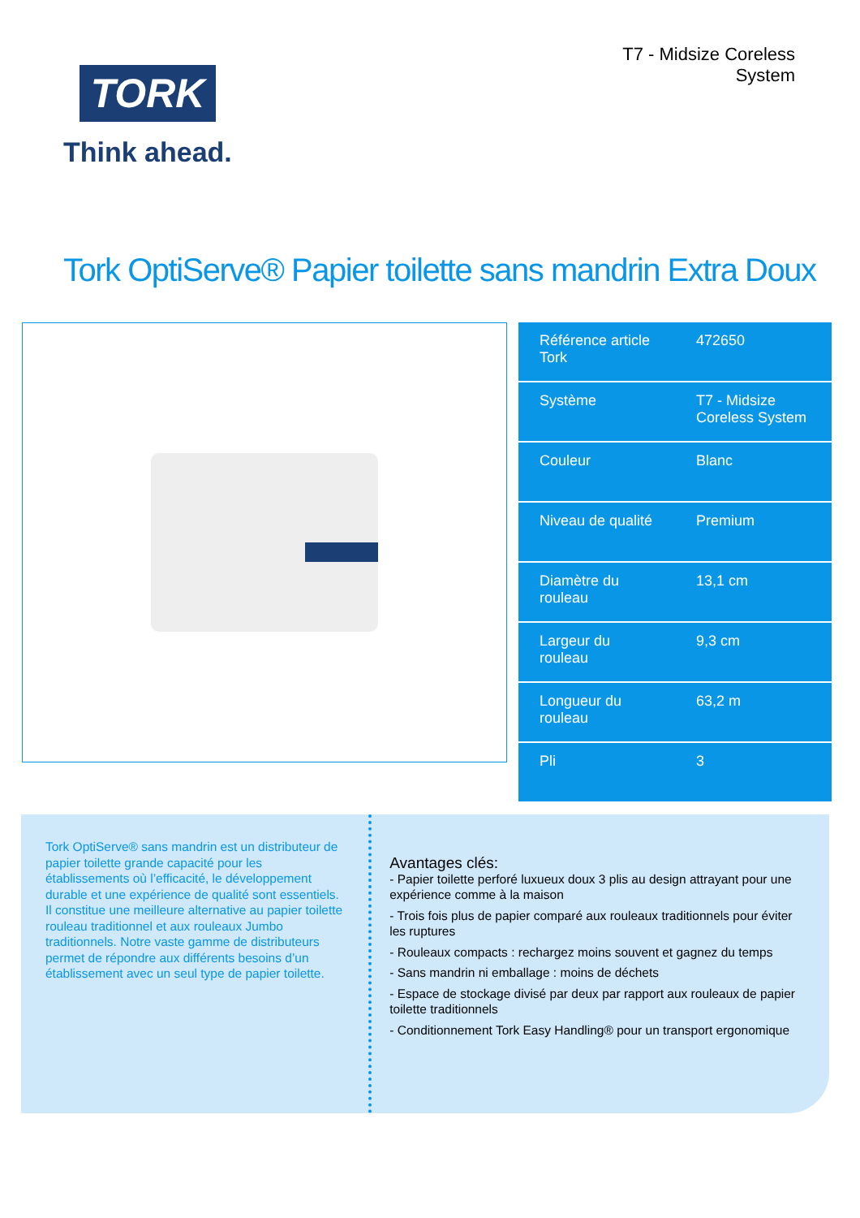TORK
Think ahead.
T7 - Midsize Coreless
System
Tork OptiServe® Papier toilette sans mandrin Extra Doux
| Référence article Tork | 472650 |
| Système | T7 - Midsize Coreless System |
| Couleur | Blanc |
| Niveau de qualité | Premium |
| Diamètre du rouleau | 13,1 cm |
| Largeur du rouleau | 9,3 cm |
| Longueur du rouleau | 63,2 m |
| Pli | 3 |
Tork OptiServe® sans mandrin est un distributeur de papier toilette grande capacité pour les établissements où l’efficacité, le développement durable et une expérience de qualité sont essentiels. Il constitue une meilleure alternative au papier toilette rouleau traditionnel et aux rouleaux Jumbo traditionnels. Notre vaste gamme de distributeurs permet de répondre aux différents besoins d’un établissement avec un seul type de papier toilette.
Avantages clés:
- Papier toilette perforé luxueux doux 3 plis au design attrayant pour une expérience comme à la maison
- Trois fois plus de papier comparé aux rouleaux traditionnels pour éviter les ruptures
- Rouleaux compacts : rechargez moins souvent et gagnez du temps
- Sans mandrin ni emballage : moins de déchets
- Espace de stockage divisé par deux par rapport aux rouleaux de papier toilette traditionnels
- Conditionnement Tork Easy Handling® pour un transport ergonomique